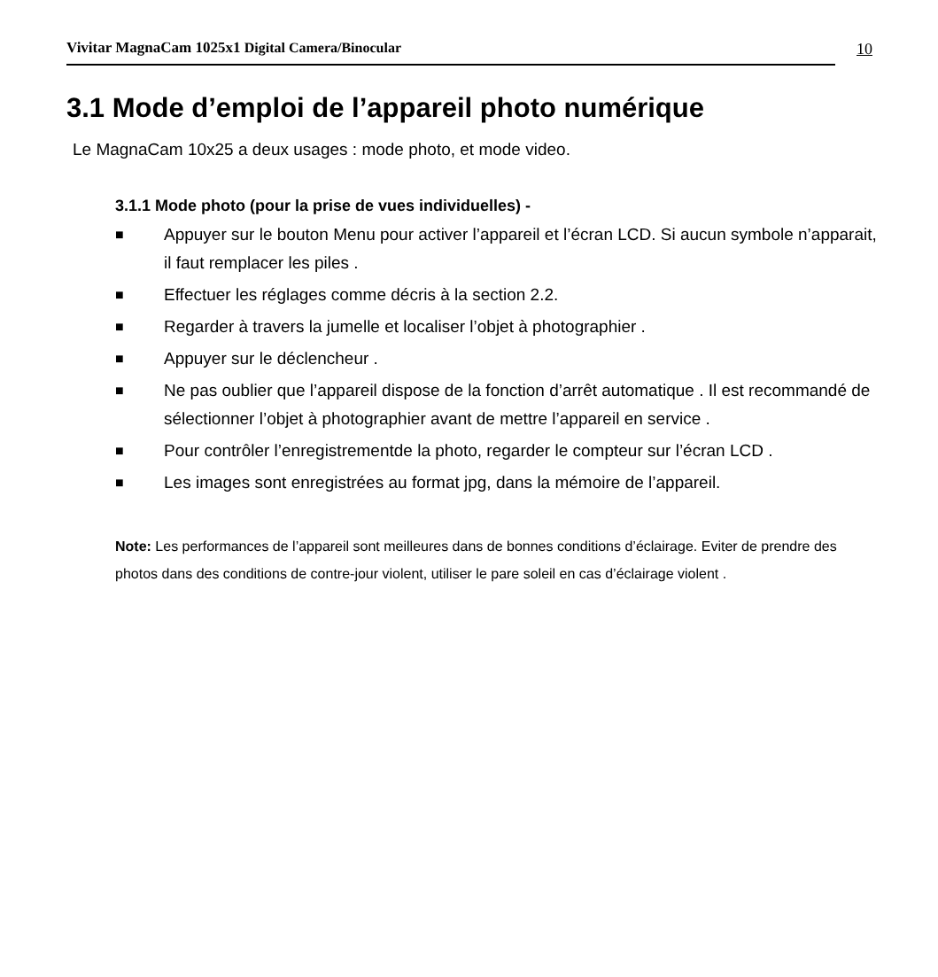Vivitar MagnaCam 1025x1 Digital Camera/Binocular
10
3.1 Mode d’emploi de l’appareil photo numérique
Le MagnaCam 10x25 a deux usages : mode photo, et mode video.
3.1.1 Mode photo (pour la prise de vues individuelles) -
■ Appuyer sur le bouton Menu pour activer l’appareil et l’écran LCD. Si aucun symbole n’apparait, il faut remplacer les piles .
■ Effectuer les réglages comme décris à la section 2.2.
■ Regarder à travers la jumelle et localiser l’objet à photographier .
■ Appuyer sur le déclencheur .
■ Ne pas oublier que l’appareil dispose de la fonction d’arrêt automatique . Il est recommandé de sélectionner l’objet à photographier avant de mettre l’appareil en service .
■ Pour contrôler l’enregistrementde la photo, regarder le compteur sur l’écran LCD .
■ Les images sont enregistrées au format jpg, dans la mémoire de l’appareil.
Note: Les performances de l’appareil sont meilleures dans de bonnes conditions d’éclairage. Eviter de prendre des photos dans des conditions de contre-jour violent, utiliser le pare soleil en cas d’éclairage violent .